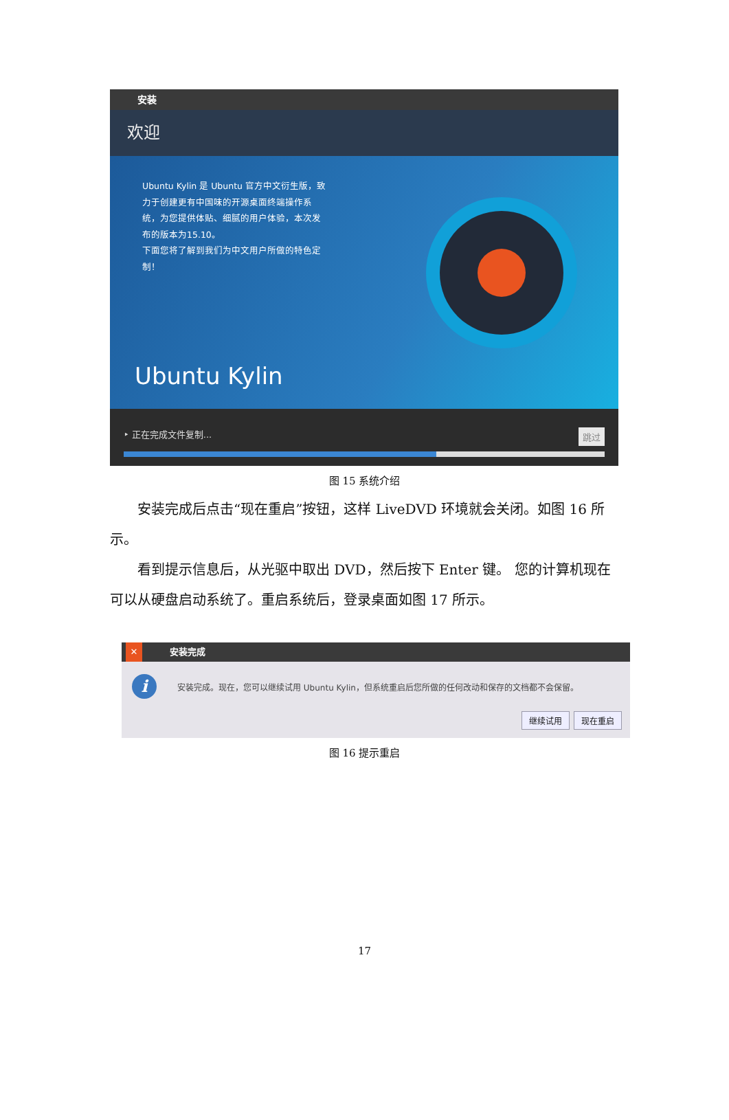安装
欢迎
Ubuntu Kylin 是 Ubuntu 官方中文衍生版，致力于创建更有中国味的开源桌面终端操作系统，为您提供体贴、细腻的用户体验，本次发布的版本为15.10。
下面您将了解到我们为中文用户所做的特色定制！
Ubuntu Kylin
‣ 正在完成文件复制... 跳过
图 15 系统介绍
安装完成后点击“现在重启”按钮，这样 LiveDVD 环境就会关闭。如图 16 所示。
看到提示信息后，从光驱中取出 DVD，然后按下 Enter 键。 您的计算机现在可以从硬盘启动系统了。重启系统后，登录桌面如图 17 所示。
✕ 安装完成
i
安装完成。现在，您可以继续试用 Ubuntu Kylin，但系统重启后您所做的任何改动和保存的文档都不会保留。
继续试用 现在重启
图 16 提示重启
17